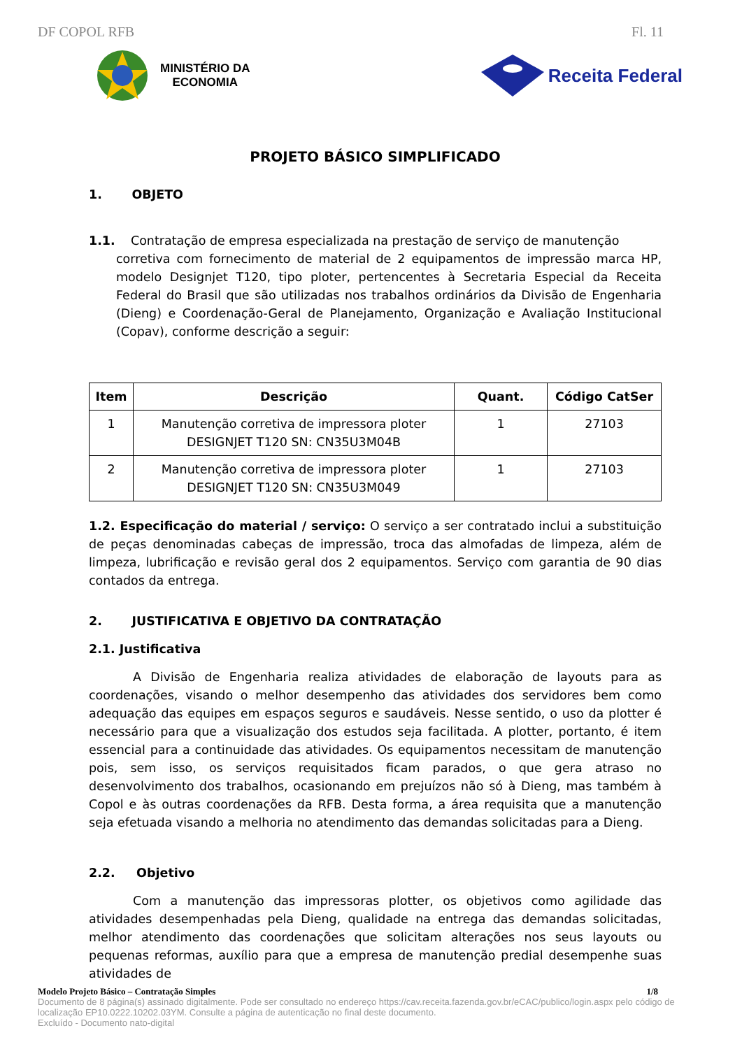DF COPOL RFB Fl. 11
MINISTÉRIO DA
ECONOMIA
Receita Federal
PROJETO BÁSICO SIMPLIFICADO
1. OBJETO
1.1. Contratação de empresa especializada na prestação de serviço de manutenção
corretiva com fornecimento de material de 2 equipamentos de impressão marca HP, modelo Designjet T120, tipo ploter, pertencentes à Secretaria Especial da Receita Federal do Brasil que são utilizadas nos trabalhos ordinários da Divisão de Engenharia (Dieng) e Coordenação-Geral de Planejamento, Organização e Avaliação Institucional (Copav), conforme descrição a seguir:
| Item | Descrição | Quant. | Código CatSer |
| --- | --- | --- | --- |
| 1 | Manutenção corretiva de impressora ploter DESIGNJET T120 SN: CN35U3M04B | 1 | 27103 |
| 2 | Manutenção corretiva de impressora ploter DESIGNJET T120 SN: CN35U3M049 | 1 | 27103 |
1.2. Especificação do material / serviço: O serviço a ser contratado inclui a substituição de peças denominadas cabeças de impressão, troca das almofadas de limpeza, além de limpeza, lubrificação e revisão geral dos 2 equipamentos. Serviço com garantia de 90 dias contados da entrega.
2. JUSTIFICATIVA E OBJETIVO DA CONTRATAÇÃO
2.1. Justificativa
A Divisão de Engenharia realiza atividades de elaboração de layouts para as coordenações, visando o melhor desempenho das atividades dos servidores bem como adequação das equipes em espaços seguros e saudáveis. Nesse sentido, o uso da plotter é necessário para que a visualização dos estudos seja facilitada. A plotter, portanto, é item essencial para a continuidade das atividades. Os equipamentos necessitam de manutenção pois, sem isso, os serviços requisitados ficam parados, o que gera atraso no desenvolvimento dos trabalhos, ocasionando em prejuízos não só à Dieng, mas também à Copol e às outras coordenações da RFB. Desta forma, a área requisita que a manutenção seja efetuada visando a melhoria no atendimento das demandas solicitadas para a Dieng.
2.2. Objetivo
Com a manutenção das impressoras plotter, os objetivos como agilidade das atividades desempenhadas pela Dieng, qualidade na entrega das demandas solicitadas, melhor atendimento das coordenações que solicitam alterações nos seus layouts ou pequenas reformas, auxílio para que a empresa de manutenção predial desempenhe suas atividades de
Modelo Projeto Básico – Contratação Simples 1/8
Documento de 8 página(s) assinado digitalmente. Pode ser consultado no endereço https://cav.receita.fazenda.gov.br/eCAC/publico/login.aspx pelo código de localização EP10.0222.10202.03YM. Consulte a página de autenticação no final deste documento.
Excluído - Documento nato-digital